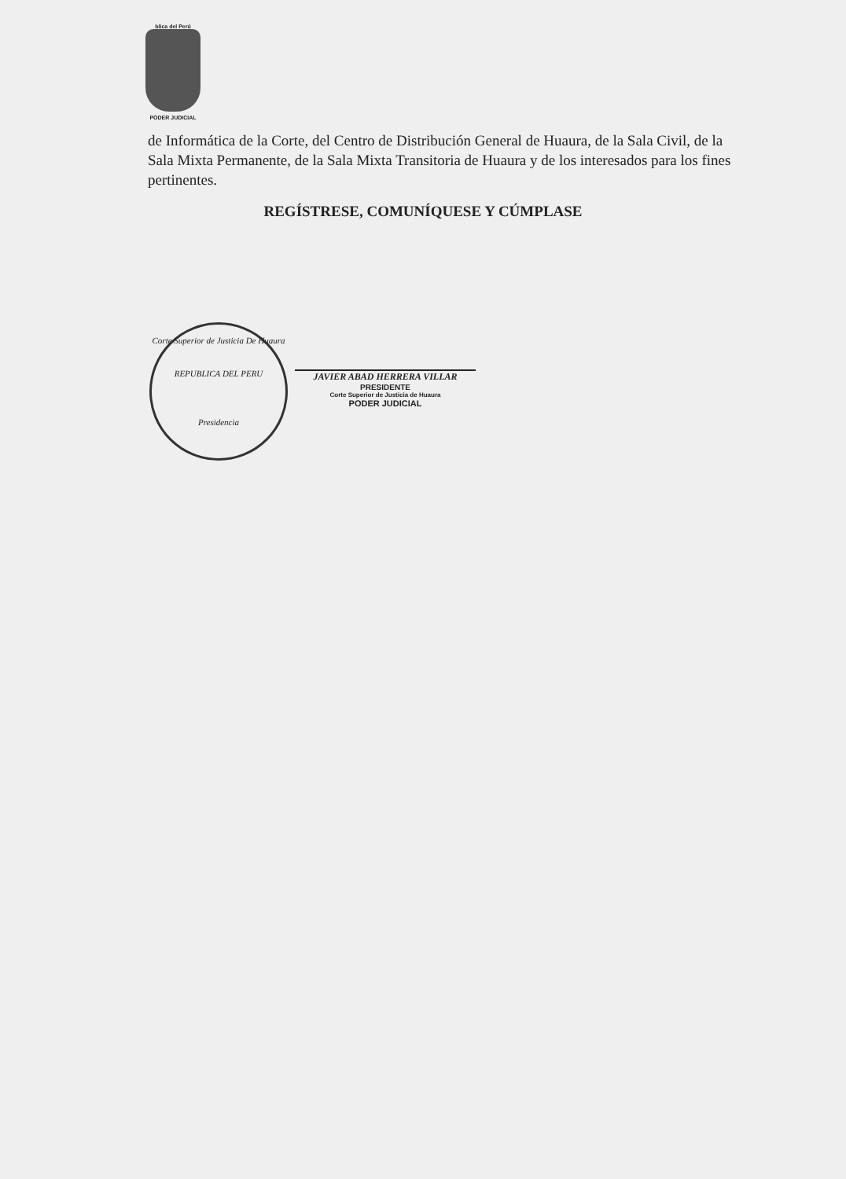blica del Perú
PODER JUDICIAL
de Informática de la Corte, del Centro de Distribución General de Huaura, de la Sala Civil, de la Sala Mixta Permanente, de la Sala Mixta Transitoria de Huaura y de los interesados para los fines pertinentes.
REGÍSTRESE, COMUNÍQUESE Y CÚMPLASE
Corte Superior de Justicia De Huaura
REPUBLICA DEL PERU
Presidencia
JAVIER ABAD HERRERA VILLAR
PRESIDENTE
Corte Superior de Justicia de Huaura
PODER JUDICIAL